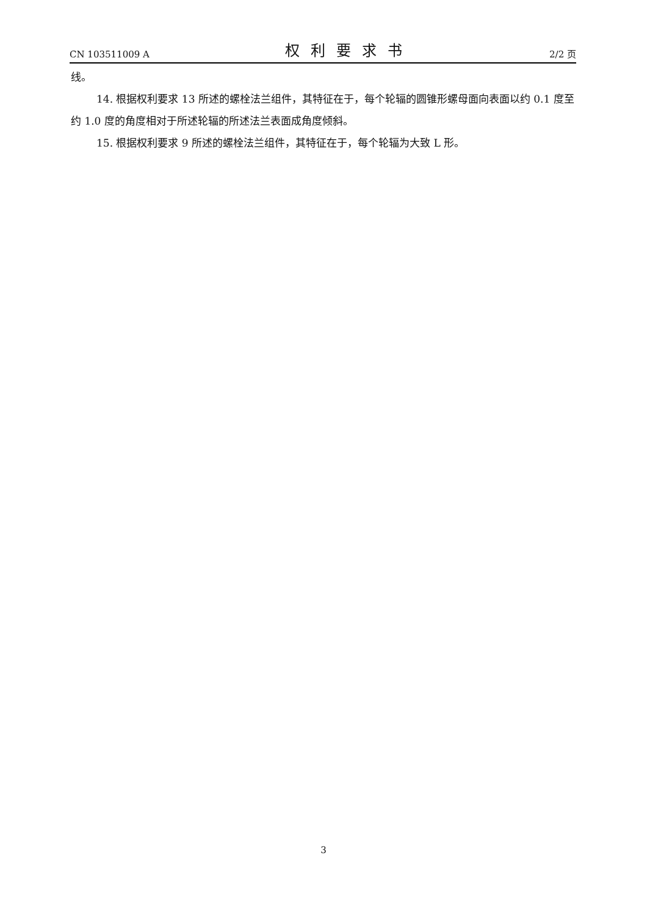CN 103511009 A 权利要求书 2/2 页
线。
14. 根据权利要求 13 所述的螺栓法兰组件，其特征在于，每个轮辐的圆锥形螺母面向表面以约 0.1 度至约 1.0 度的角度相对于所述轮辐的所述法兰表面成角度倾斜。
15. 根据权利要求 9 所述的螺栓法兰组件，其特征在于，每个轮辐为大致 L 形。
3